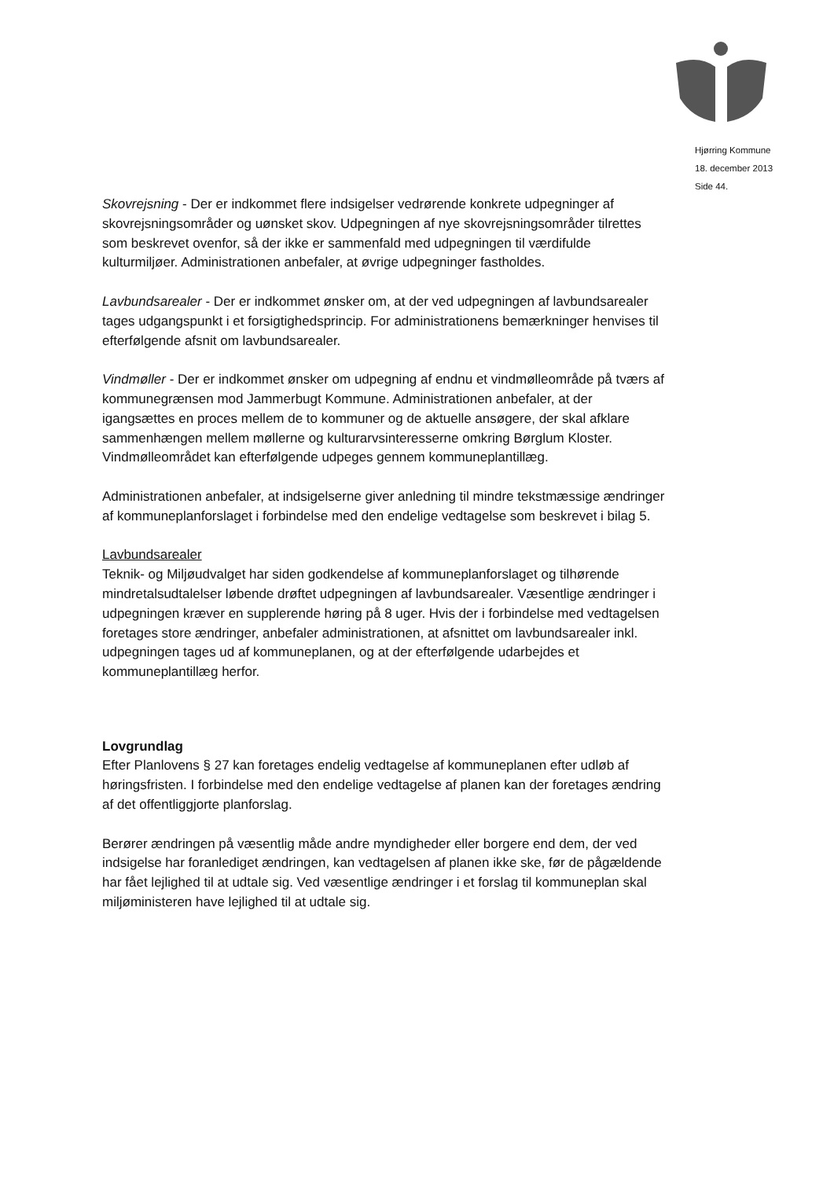Hjørring Kommune
18. december 2013
Side 44.
Skovrejsning - Der er indkommet flere indsigelser vedrørende konkrete udpegninger af skovrejsningsområder og uønsket skov. Udpegningen af nye skovrejsningsområder tilrettes som beskrevet ovenfor, så der ikke er sammenfald med udpegningen til værdifulde kulturmiljøer. Administrationen anbefaler, at øvrige udpegninger fastholdes.
Lavbundsarealer - Der er indkommet ønsker om, at der ved udpegningen af lavbundsarealer tages udgangspunkt i et forsigtighedsprincip. For administrationens bemærkninger henvises til efterfølgende afsnit om lavbundsarealer.
Vindmøller - Der er indkommet ønsker om udpegning af endnu et vindmølleområde på tværs af kommunegrænsen mod Jammerbugt Kommune. Administrationen anbefaler, at der igangsættes en proces mellem de to kommuner og de aktuelle ansøgere, der skal afklare sammenhængen mellem møllerne og kulturarvsinteresserne omkring Børglum Kloster. Vindmølleområdet kan efterfølgende udpeges gennem kommuneplantillæg.
Administrationen anbefaler, at indsigelserne giver anledning til mindre tekstmæssige ændringer af kommuneplanforslaget i forbindelse med den endelige vedtagelse som beskrevet i bilag 5.
Lavbundsarealer
Teknik- og Miljøudvalget har siden godkendelse af kommuneplanforslaget og tilhørende mindretalsudtalelser løbende drøftet udpegningen af lavbundsarealer. Væsentlige ændringer i udpegningen kræver en supplerende høring på 8 uger. Hvis der i forbindelse med vedtagelsen foretages store ændringer, anbefaler administrationen, at afsnittet om lavbundsarealer inkl. udpegningen tages ud af kommuneplanen, og at der efterfølgende udarbejdes et kommuneplantillæg herfor.
Lovgrundlag
Efter Planlovens § 27 kan foretages endelig vedtagelse af kommuneplanen efter udløb af høringsfristen. I forbindelse med den endelige vedtagelse af planen kan der foretages ændring af det offentliggjorte planforslag.
Berører ændringen på væsentlig måde andre myndigheder eller borgere end dem, der ved indsigelse har foranlediget ændringen, kan vedtagelsen af planen ikke ske, før de pågældende har fået lejlighed til at udtale sig. Ved væsentlige ændringer i et forslag til kommuneplan skal miljøministeren have lejlighed til at udtale sig.